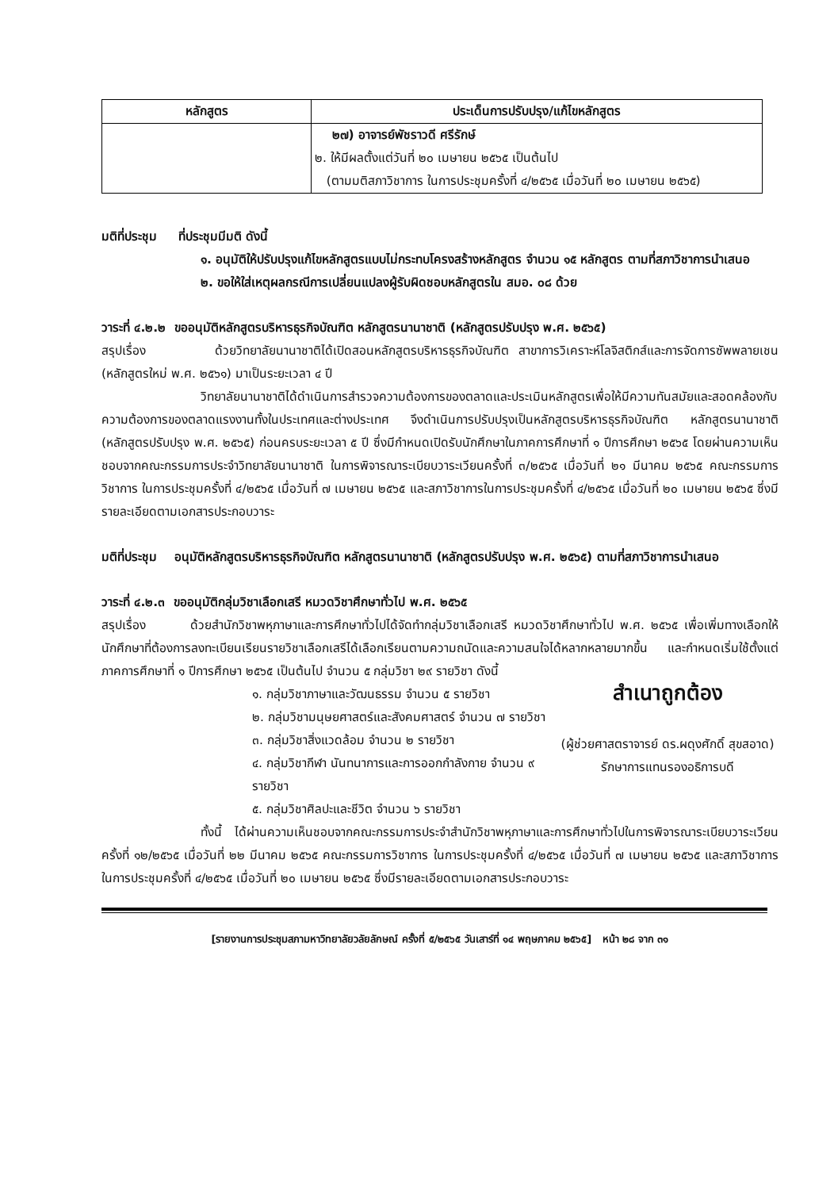| หลักสูตร | ประเด็นการปรับปรุง/แก้ไขหลักสูตร |
| --- | --- |
| | ๒๗) อาจารย์พัชราวดี ศรีรักษ์ ๒. ให้มีผลตั้งแต่วันที่ ๒๐ เมษายน ๒๕๖๕ เป็นต้นไป (ตามมติสภาวิชาการ ในการประชุมครั้งที่ ๔/๒๕๖๕ เมื่อวันที่ ๒๐ เมษายน ๒๕๖๕) |
มติที่ประชุม ที่ประชุมมีมติ ดังนี้
๑. อนุมัติให้ปรับปรุงแก้ไขหลักสูตรแบบไม่กระทบโครงสร้างหลักสูตร จำนวน ๑๕ หลักสูตร ตามที่สภาวิชาการนำเสนอ
๒. ขอให้ใส่เหตุผลกรณีการเปลี่ยนแปลงผู้รับผิดชอบหลักสูตรใน สมอ. ๐๘ ด้วย
วาระที่ ๔.๒.๒ ขออนุมัติหลักสูตรบริหารธุรกิจบัณฑิต หลักสูตรนานาชาติ (หลักสูตรปรับปรุง พ.ศ. ๒๕๖๕)
สรุปเรื่อง ด้วยวิทยาลัยนานาชาติได้เปิดสอนหลักสูตรบริหารธุรกิจบัณฑิต สาขาการวิเคราะห์โลจิสติกส์และการจัดการซัพพลายเชน (หลักสูตรใหม่ พ.ศ. ๒๕๖๑) มาเป็นระยะเวลา ๔ ปี
วิทยาลัยนานาชาติได้ดำเนินการสำรวจความต้องการของตลาดและประเมินหลักสูตรเพื่อให้มีความทันสมัยและสอดคล้องกับความต้องการของตลาดแรงงานทั้งในประเทศและต่างประเทศ จึงดำเนินการปรับปรุงเป็นหลักสูตรบริหารธุรกิจบัณฑิต หลักสูตรนานาชาติ (หลักสูตรปรับปรุง พ.ศ. ๒๕๖๕) ก่อนครบระยะเวลา ๕ ปี ซึ่งมีกำหนดเปิดรับนักศึกษาในภาคการศึกษาที่ ๑ ปีการศึกษา ๒๕๖๕ โดยผ่านความเห็นชอบจากคณะกรรมการประจำวิทยาลัยนานาชาติ ในการพิจารณาระเบียบวาระเวียนครั้งที่ ๓/๒๕๖๕ เมื่อวันที่ ๒๑ มีนาคม ๒๕๖๕ คณะกรรมการวิชาการ ในการประชุมครั้งที่ ๔/๒๕๖๕ เมื่อวันที่ ๗ เมษายน ๒๕๖๕ และสภาวิชาการในการประชุมครั้งที่ ๔/๒๕๖๕ เมื่อวันที่ ๒๐ เมษายน ๒๕๖๕ ซึ่งมีรายละเอียดตามเอกสารประกอบวาระ
มติที่ประชุม อนุมัติหลักสูตรบริหารธุรกิจบัณฑิต หลักสูตรนานาชาติ (หลักสูตรปรับปรุง พ.ศ. ๒๕๖๕) ตามที่สภาวิชาการนำเสนอ
วาระที่ ๔.๒.๓ ขออนุมัติกลุ่มวิชาเลือกเสรี หมวดวิชาศึกษาทั่วไป พ.ศ. ๒๕๖๕
สรุปเรื่อง ด้วยสำนักวิชาพหุภาษาและการศึกษาทั่วไปได้จัดทำกลุ่มวิชาเลือกเสรี หมวดวิชาศึกษาทั่วไป พ.ศ. ๒๕๖๕ เพื่อเพิ่มทางเลือกให้นักศึกษาที่ต้องการลงทะเบียนเรียนรายวิชาเลือกเสรีได้เลือกเรียนตามความถนัดและความสนใจได้หลากหลายมากขึ้น และกำหนดเริ่มใช้ตั้งแต่ภาคการศึกษาที่ ๑ ปีการศึกษา ๒๕๖๕ เป็นต้นไป จำนวน ๕ กลุ่มวิชา ๒๙ รายวิชา ดังนี้
สำเนาถูกต้อง
(ผู้ช่วยศาสตราจารย์ ดร.ผดุงศักดิ์ สุขสอาด)
รักษาการแทนรองอธิการบดี
๑. กลุ่มวิชาภาษาและวัฒนธรรม จำนวน ๕ รายวิชา
๒. กลุ่มวิชามนุษยศาสตร์และสังคมศาสตร์ จำนวน ๗ รายวิชา
๓. กลุ่มวิชาสิ่งแวดล้อม จำนวน ๒ รายวิชา
๔. กลุ่มวิชากีฬา นันทนาการและการออกกำลังกาย จำนวน ๙ รายวิชา
๕. กลุ่มวิชาศิลปะและชีวิต จำนวน ๖ รายวิชา
ทั้งนี้ ได้ผ่านความเห็นชอบจากคณะกรรมการประจำสำนักวิชาพหุภาษาและการศึกษาทั่วไปในการพิจารณาระเบียบวาระเวียน ครั้งที่ ๑๒/๒๕๖๕ เมื่อวันที่ ๒๒ มีนาคม ๒๕๖๕ คณะกรรมการวิชาการ ในการประชุมครั้งที่ ๔/๒๕๖๕ เมื่อวันที่ ๗ เมษายน ๒๕๖๕ และสภาวิชาการ ในการประชุมครั้งที่ ๔/๒๕๖๕ เมื่อวันที่ ๒๐ เมษายน ๒๕๖๕ ซึ่งมีรายละเอียดตามเอกสารประกอบวาระ
[รายงานการประชุมสภามหาวิทยาลัยวลัยลักษณ์ ครั้งที่ ๕/๒๕๖๕ วันเสาร์ที่ ๑๔ พฤษภาคม ๒๕๖๕] หน้า ๒๘ จาก ๓๑